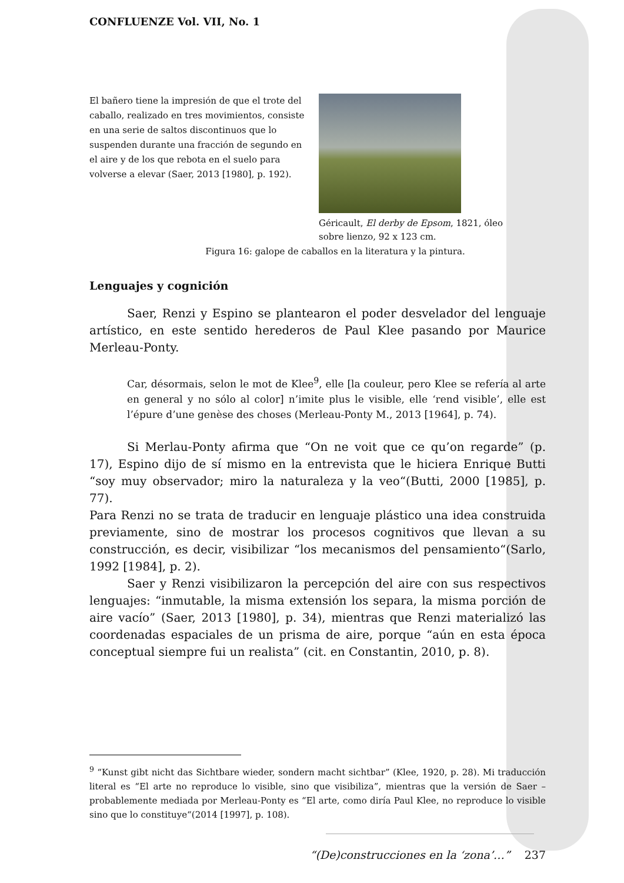CONFLUENZE Vol. VII, No. 1
El bañero tiene la impresión de que el trote del caballo, realizado en tres movimientos, consiste en una serie de saltos discontinuos que lo suspenden durante una fracción de segundo en el aire y de los que rebota en el suelo para volverse a elevar (Saer, 2013 [1980], p. 192).
Géricault, El derby de Epsom, 1821, óleo sobre lienzo, 92 x 123 cm.
Figura 16: galope de caballos en la literatura y la pintura.
Lenguajes y cognición
Saer, Renzi y Espino se plantearon el poder desvelador del lenguaje artístico, en este sentido herederos de Paul Klee pasando por Maurice Merleau-Ponty.
Car, désormais, selon le mot de Klee<sup>9</sup>, elle [la couleur, pero Klee se refería al arte en general y no sólo al color] n’imite plus le visible, elle ‘rend visible’, elle est l’épure d’une genèse des choses (Merleau-Ponty M., 2013 [1964], p. 74).
Si Merlau-Ponty afirma que “On ne voit que ce qu’on regarde” (p. 17), Espino dijo de sí mismo en la entrevista que le hiciera Enrique Butti “soy muy observador; miro la naturaleza y la veo“(Butti, 2000 [1985], p. 77).
Para Renzi no se trata de traducir en lenguaje plástico una idea construida previamente, sino de mostrar los procesos cognitivos que llevan a su construcción, es decir, visibilizar “los mecanismos del pensamiento“(Sarlo, 1992 [1984], p. 2).
Saer y Renzi visibilizaron la percepción del aire con sus respectivos lenguajes: “inmutable, la misma extensión los separa, la misma porción de aire vacío” (Saer, 2013 [1980], p. 34), mientras que Renzi materializó las coordenadas espaciales de un prisma de aire, porque “aún en esta época conceptual siempre fui un realista” (cit. en Constantin, 2010, p. 8).
<sup>9</sup> “Kunst gibt nicht das Sichtbare wieder, sondern macht sichtbar” (Klee, 1920, p. 28). Mi traducción literal es “El arte no reproduce lo visible, sino que visibiliza”, mientras que la versión de Saer – probablemente mediada por Merleau-Ponty es “El arte, como diría Paul Klee, no reproduce lo visible sino que lo constituye“(2014 [1997], p. 108).
“(De)construcciones en la ‘zona’…” 237